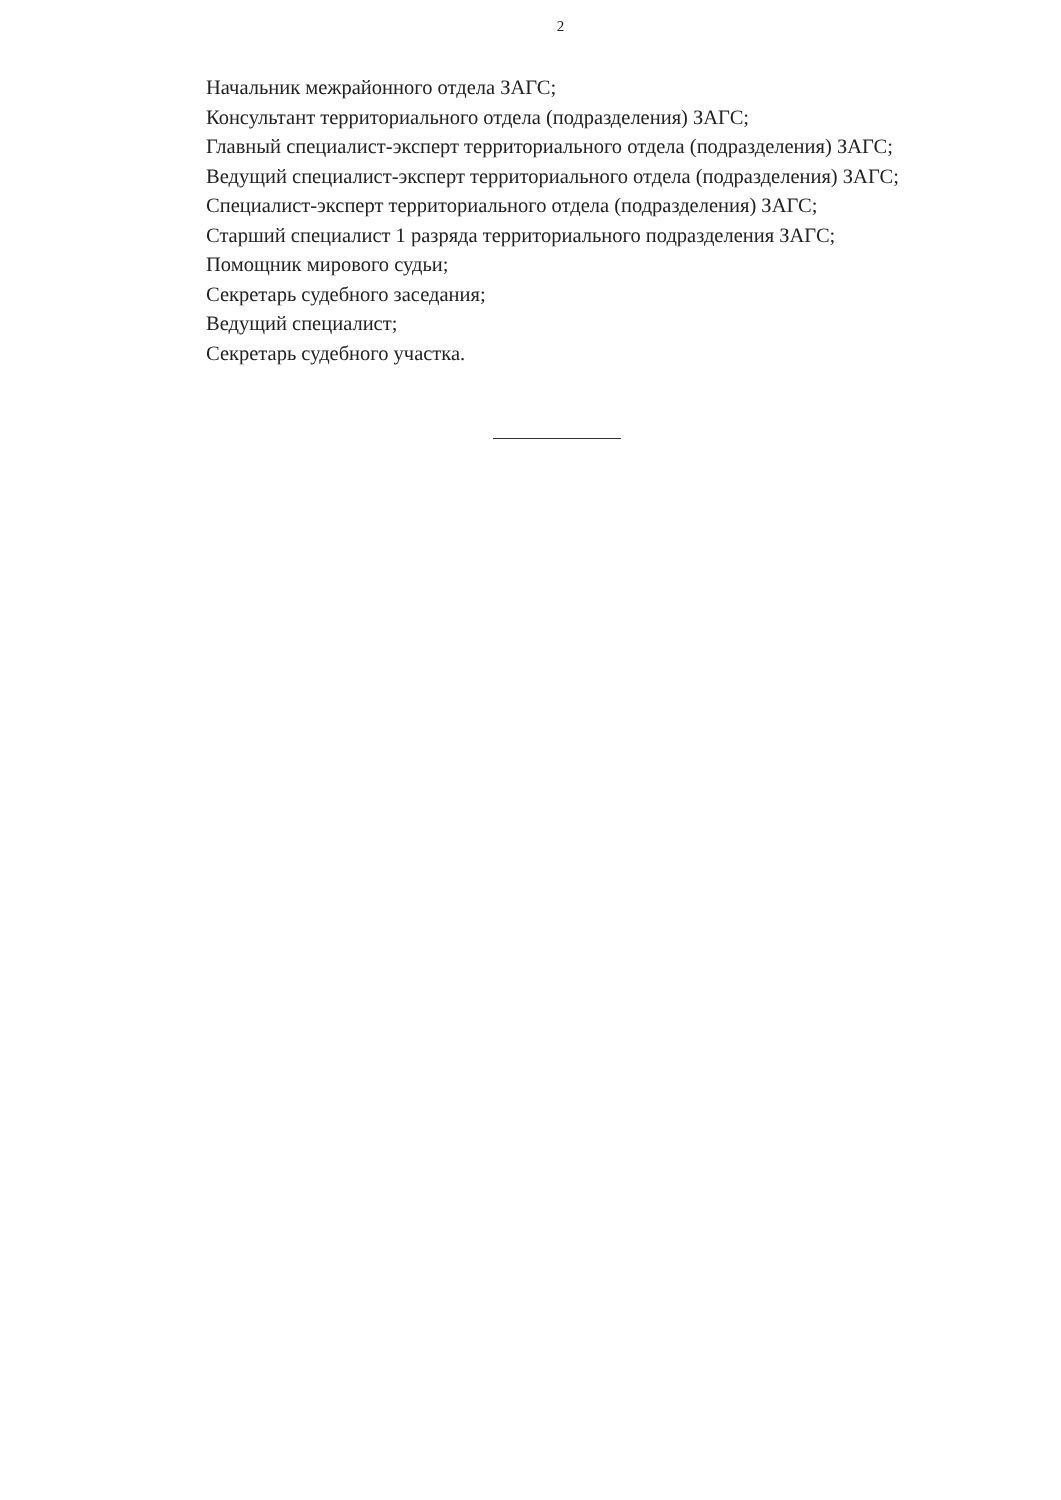2
Начальник межрайонного отдела ЗАГС;
Консультант территориального отдела (подразделения) ЗАГС;
Главный специалист-эксперт территориального отдела (подразделения) ЗАГС;
Ведущий специалист-эксперт территориального отдела (подразделения) ЗАГС;
Специалист-эксперт территориального отдела (подразделения) ЗАГС;
Старший специалист 1 разряда территориального подразделения ЗАГС;
Помощник мирового судьи;
Секретарь судебного заседания;
Ведущий специалист;
Секретарь судебного участка.